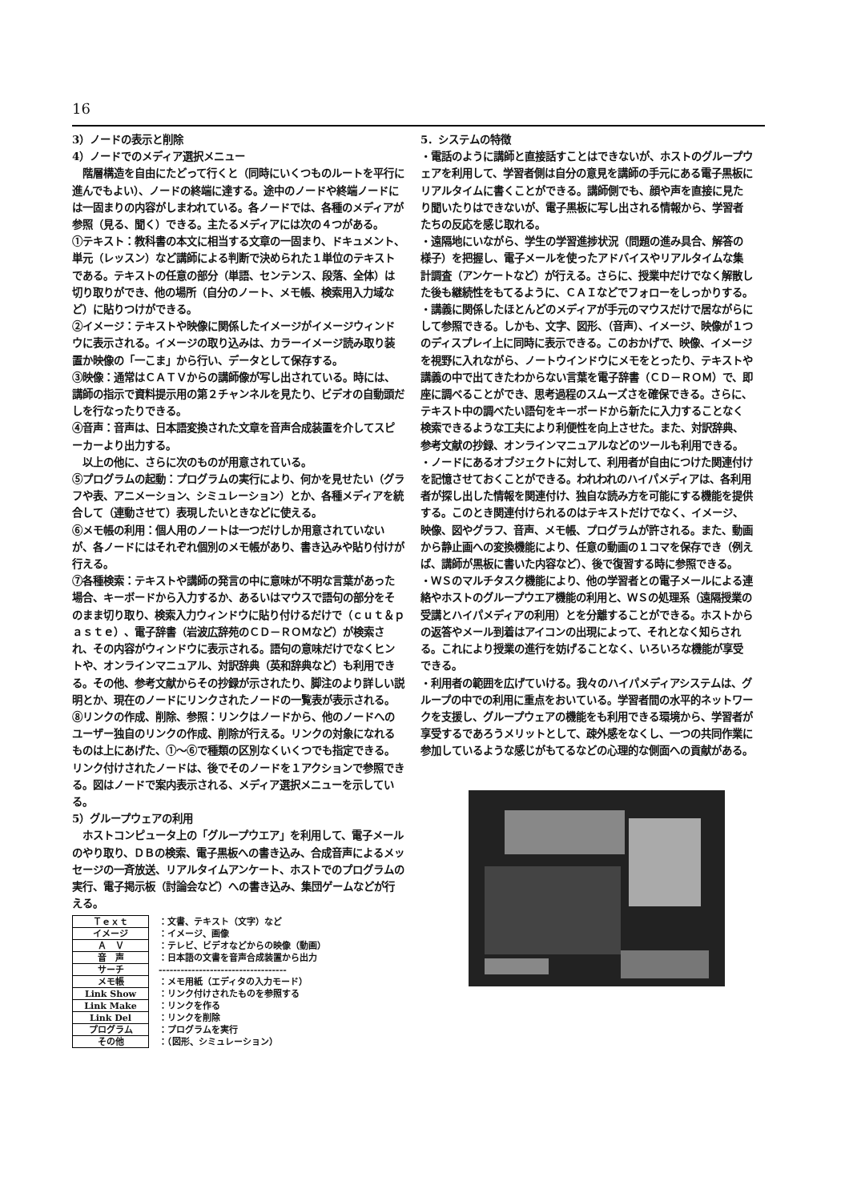16
3）ノードの表示と削除
4）ノードでのメディア選択メニュー
　階層構造を自由にたどって行くと（同時にいくつものルートを平行に進んでもよい）、ノードの終端に達する。途中のノードや終端ノードには一固まりの内容がしまわれている。各ノードでは、各種のメディアが参照（見る、聞く）できる。主たるメディアには次の４つがある。
①テキスト：教科書の本文に相当する文章の一固まり、ドキュメント、単元（レッスン）など講師による判断で決められた１単位のテキストである。テキストの任意の部分（単語、センテンス、段落、全体）は切り取りができ、他の場所（自分のノート、メモ帳、検索用入力域など）に貼りつけができる。
②イメージ：テキストや映像に関係したイメージがイメージウィンドウに表示される。イメージの取り込みは、カラーイメージ読み取り装置か映像の「一こま」から行い、データとして保存する。
③映像：通常はＣＡＴＶからの講師像が写し出されている。時には、講師の指示で資料提示用の第２チャンネルを見たり、ビデオの自動頭だしを行なったりできる。
④音声：音声は、日本語変換された文章を音声合成装置を介してスピーカーより出力する。
　以上の他に、さらに次のものが用意されている。
⑤プログラムの起動：プログラムの実行により、何かを見せたい（グラフや表、アニメーション、シミュレーション）とか、各種メディアを統合して（連動させて）表現したいときなどに使える。
⑥メモ帳の利用：個人用のノートは一つだけしか用意されていないが、各ノードにはそれぞれ個別のメモ帳があり、書き込みや貼り付けが行える。
⑦各種検索：テキストや講師の発言の中に意味が不明な言葉があった場合、キーボードから入力するか、あるいはマウスで語句の部分をそのまま切り取り、検索入力ウィンドウに貼り付けるだけで（ｃｕｔ＆ｐａｓｔｅ）、電子辞書（岩波広辞苑のＣＤ－ＲＯＭなど）が検索され、その内容がウィンドウに表示される。語句の意味だけでなくヒントや、オンラインマニュアル、対訳辞典（英和辞典など）も利用できる。その他、参考文献からその抄録が示されたり、脚注のより詳しい説明とか、現在のノードにリンクされたノードの一覧表が表示される。
⑧リンクの作成、削除、参照：リンクはノードから、他のノードへのユーザー独自のリンクの作成、削除が行える。リンクの対象になれるものは上にあげた、①～⑥で種類の区別なくいくつでも指定できる。リンク付けされたノードは、後でそのノードを１アクションで参照できる。図はノードで案内表示される、メディア選択メニューを示している。
5）グループウェアの利用
　ホストコンピュータ上の「グループウエア」を利用して、電子メールのやり取り、ＤＢの検索、電子黒板への書き込み、合成音声によるメッセージの一斉放送、リアルタイムアンケート、ホストでのプログラムの実行、電子掲示板（討論会など）への書き込み、集団ゲームなどが行える。
| Ｔｅｘｔ | ：文書、テキスト（文字）など |
| イメージ | ：イメージ、画像 |
| Ａ Ｖ | ：テレビ、ビデオなどからの映像（動画） |
| 音 声 | ：日本語の文書を音声合成装置から出力 |
| サーチ | ----------------------------------- |
| メモ帳 | ：メモ用紙（エディタの入力モード） |
| Link Show | ：リンク付けされたものを参照する |
| Link Make | ：リンクを作る |
| Link Del | ：リンクを削除 |
| プログラム | ：プログラムを実行 |
| その他 | ：（図形、シミュレーション） |
5．システムの特徴
・電話のように講師と直接話すことはできないが、ホストのグループウェアを利用して、学習者側は自分の意見を講師の手元にある電子黒板にリアルタイムに書くことができる。講師側でも、顔や声を直接に見たり聞いたりはできないが、電子黒板に写し出される情報から、学習者たちの反応を感じ取れる。
・遠隔地にいながら、学生の学習進捗状況（問題の進み具合、解答の様子）を把握し、電子メールを使ったアドバイスやリアルタイムな集計調査（アンケートなど）が行える。さらに、授業中だけでなく解散した後も継続性をもてるように、ＣＡＩなどでフォローをしっかりする。
・講義に関係したほとんどのメディアが手元のマウスだけで居ながらにして参照できる。しかも、文字、図形、（音声）、イメージ、映像が１つのディスプレイ上に同時に表示できる。このおかげで、映像、イメージを視野に入れながら、ノートウインドウにメモをとったり、テキストや講義の中で出てきたわからない言葉を電子辞書（ＣＤ－ＲＯＭ）で、即座に調べることができ、思考過程のスムーズさを確保できる。さらに、テキスト中の調べたい語句をキーボードから新たに入力することなく検索できるような工夫により利便性を向上させた。また、対訳辞典、参考文献の抄録、オンラインマニュアルなどのツールも利用できる。
・ノードにあるオブジェクトに対して、利用者が自由につけた関連付けを記憶させておくことができる。われわれのハイパメディアは、各利用者が探し出した情報を関連付け、独自な読み方を可能にする機能を提供する。このとき関連付けられるのはテキストだけでなく、イメージ、映像、図やグラフ、音声、メモ帳、プログラムが許される。また、動画から静止画への変換機能により、任意の動画の１コマを保存でき（例えば、講師が黒板に書いた内容など）、後で復習する時に参照できる。
・ＷＳのマルチタスク機能により、他の学習者との電子メールによる連絡やホストのグループウエア機能の利用と、ＷＳの処理系（遠隔授業の受講とハイパメディアの利用）とを分離することができる。ホストからの返答やメール到着はアイコンの出現によって、それとなく知らされる。これにより授業の進行を妨げることなく、いろいろな機能が享受できる。
・利用者の範囲を広げていける。我々のハイパメディアシステムは、グループの中での利用に重点をおいている。学習者間の水平的ネットワークを支援し、グループウェアの機能をも利用できる環境から、学習者が享受するであろうメリットとして、疎外感をなくし、一つの共同作業に参加しているような感じがもてるなどの心理的な側面への貢献がある。